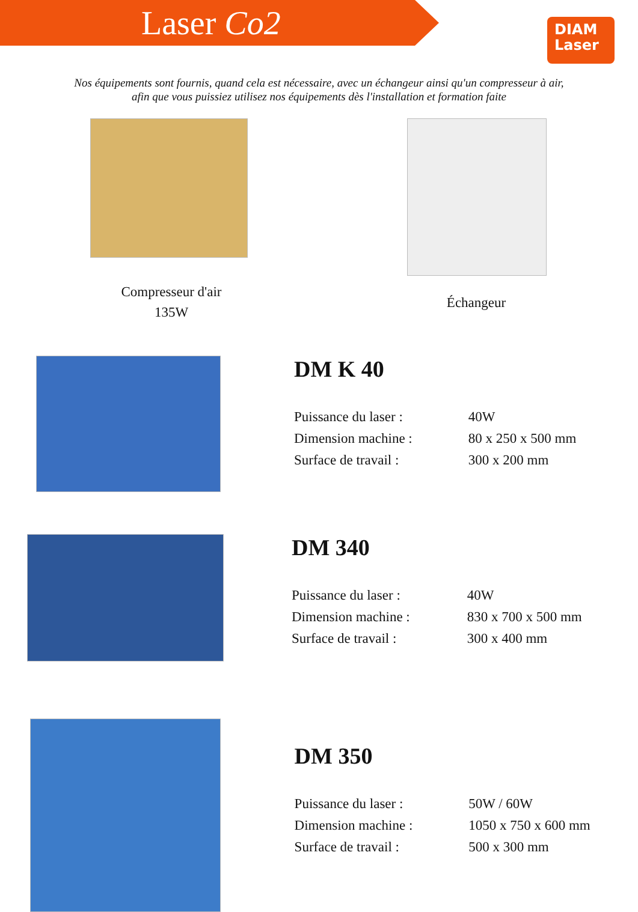Laser Co2
DIAM
Laser
Nos équipements sont fournis, quand cela est nécessaire, avec un échangeur ainsi qu'un compresseur à air,
afin que vous puissiez utilisez nos équipements dès l'installation et formation faite
Compresseur d'air
135W
Échangeur
DM K 40
| Puissance du laser : | 40W |
| Dimension machine : | 80 x 250 x 500 mm |
| Surface de travail : | 300 x 200 mm |
DM 340
| Puissance du laser : | 40W |
| Dimension machine : | 830 x 700 x 500 mm |
| Surface de travail : | 300 x 400 mm |
DM 350
| Puissance du laser : | 50W / 60W |
| Dimension machine : | 1050 x 750 x 600 mm |
| Surface de travail : | 500 x 300 mm |